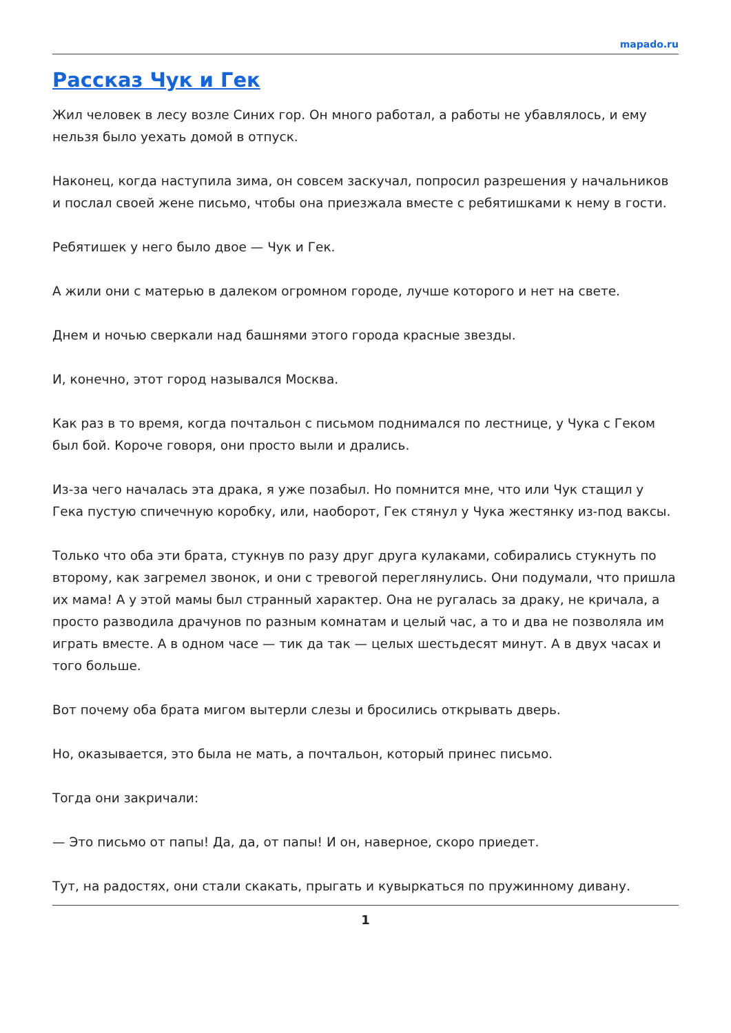mapado.ru
Рассказ Чук и Гек
Жил человек в лесу возле Синих гор. Он много работал, а работы не убавлялось, и ему нельзя было уехать домой в отпуск.
Наконец, когда наступила зима, он совсем заскучал, попросил разрешения у начальников и послал своей жене письмо, чтобы она приезжала вместе с ребятишками к нему в гости.
Ребятишек у него было двое — Чук и Гек.
А жили они с матерью в далеком огромном городе, лучше которого и нет на свете.
Днем и ночью сверкали над башнями этого города красные звезды.
И, конечно, этот город назывался Москва.
Как раз в то время, когда почтальон с письмом поднимался по лестнице, у Чука с Геком был бой. Короче говоря, они просто выли и дрались.
Из-за чего началась эта драка, я уже позабыл. Но помнится мне, что или Чук стащил у Гека пустую спичечную коробку, или, наоборот, Гек стянул у Чука жестянку из-под ваксы.
Только что оба эти брата, стукнув по разу друг друга кулаками, собирались стукнуть по второму, как загремел звонок, и они с тревогой переглянулись. Они подумали, что пришла их мама! А у этой мамы был странный характер. Она не ругалась за драку, не кричала, а просто разводила драчунов по разным комнатам и целый час, а то и два не позволяла им играть вместе. А в одном часе — тик да так — целых шестьдесят минут. А в двух часах и того больше.
Вот почему оба брата мигом вытерли слезы и бросились открывать дверь.
Но, оказывается, это была не мать, а почтальон, который принес письмо.
Тогда они закричали:
— Это письмо от папы! Да, да, от папы! И он, наверное, скоро приедет.
Тут, на радостях, они стали скакать, прыгать и кувыркаться по пружинному дивану.
1